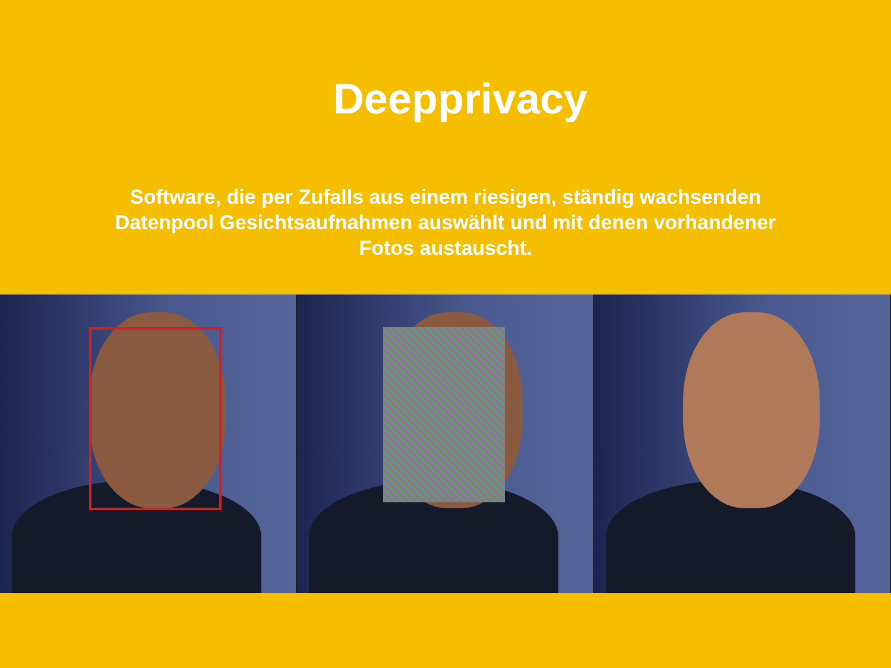Deepprivacy
Software, die per Zufalls aus einem riesigen, ständig wachsenden Datenpool Gesichtsaufnahmen auswählt und mit denen vorhandener Fotos austauscht.